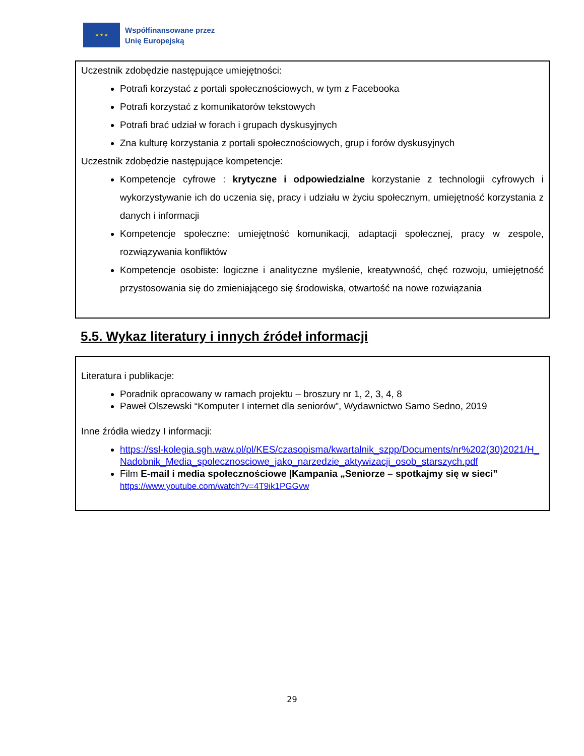★ ★ ★
Współfinansowane przez
Unię Europejską
Uczestnik zdobędzie następujące umiejętności:
Potrafi korzystać z portali społecznościowych, w tym z Facebooka
Potrafi korzystać z komunikatorów tekstowych
Potrafi brać udział w forach i grupach dyskusyjnych
Zna kulturę korzystania z portali społecznościowych, grup i forów dyskusyjnych
Uczestnik zdobędzie następujące kompetencje:
Kompetencje cyfrowe : krytyczne i odpowiedzialne korzystanie z technologii cyfrowych i wykorzystywanie ich do uczenia się, pracy i udziału w życiu społecznym, umiejętność korzystania z danych i informacji
Kompetencje społeczne: umiejętność komunikacji, adaptacji społecznej, pracy w zespole, rozwiązywania konfliktów
Kompetencje osobiste: logiczne i analityczne myślenie, kreatywność, chęć rozwoju, umiejętność przystosowania się do zmieniającego się środowiska, otwartość na nowe rozwiązania
5.5. Wykaz literatury i innych źródeł informacji
Literatura i publikacje:
Poradnik opracowany w ramach projektu – broszury nr 1, 2, 3, 4, 8
Paweł Olszewski “Komputer I internet dla seniorów”, Wydawnictwo Samo Sedno, 2019
Inne źródła wiedzy I informacji:
https://ssl-kolegia.sgh.waw.pl/pl/KES/czasopisma/kwartalnik_szpp/Documents/nr%202(30)2021/H_Nadobnik_Media_spolecznosciowe_jako_narzedzie_aktywizacji_osob_starszych.pdf
Film E-mail i media społecznościowe |Kampania „Seniorze – spotkajmy się w sieci”
https://www.youtube.com/watch?v=4T9ik1PGGvw
29